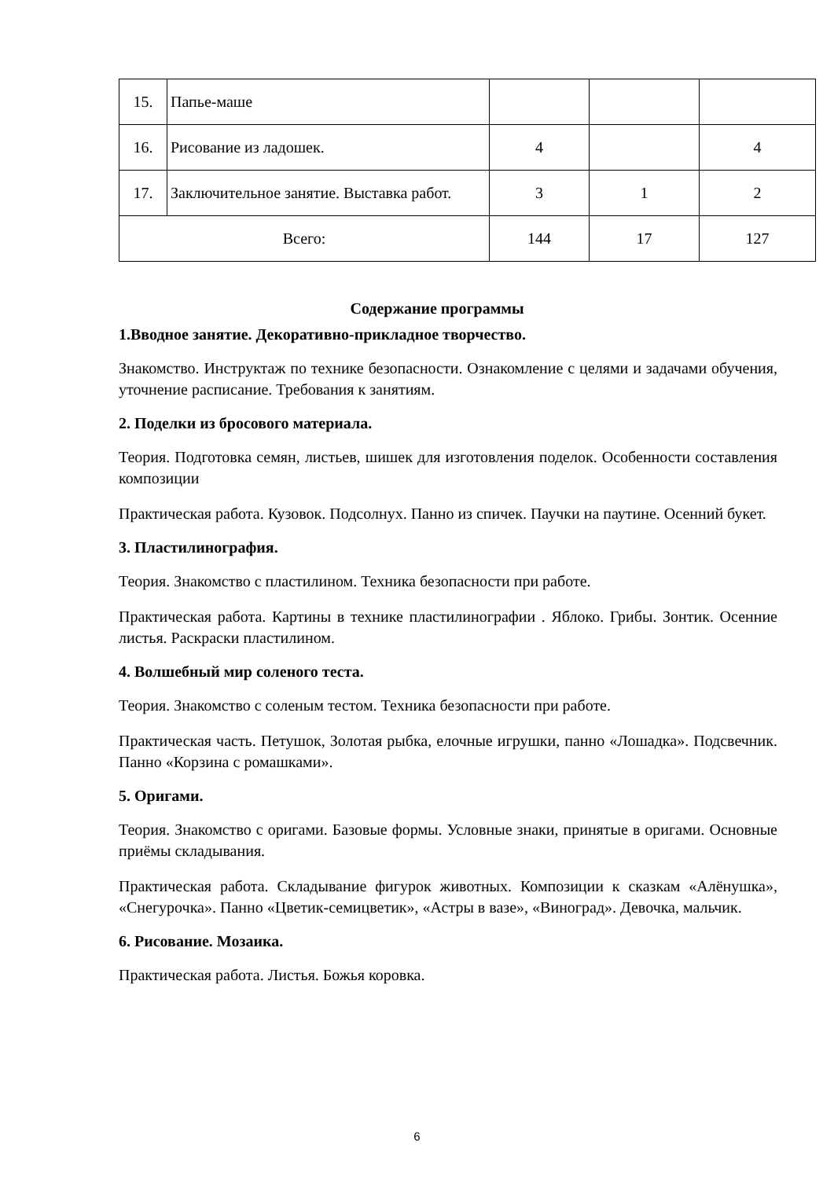| 15. | Папье-маше | | | |
| 16. | Рисование из ладошек. | 4 | | 4 |
| 17. | Заключительное занятие. Выставка работ. | 3 | 1 | 2 |
| Всего: | | 144 | 17 | 127 |
Содержание программы
1.Вводное занятие. Декоративно-прикладное творчество.
Знакомство. Инструктаж по технике безопасности. Ознакомление с целями и задачами обучения, уточнение расписание. Требования к занятиям.
2. Поделки из бросового материала.
Теория. Подготовка семян, листьев, шишек для изготовления поделок. Особенности составления композиции
Практическая работа. Кузовок. Подсолнух. Панно из спичек. Паучки на паутине. Осенний букет.
3. Пластилинография.
Теория. Знакомство с пластилином. Техника безопасности при работе.
Практическая работа. Картины в технике пластилинографии . Яблоко. Грибы. Зонтик. Осенние листья. Раскраски пластилином.
4. Волшебный мир соленого теста.
Теория. Знакомство с соленым тестом. Техника безопасности при работе.
Практическая часть. Петушок, Золотая рыбка, елочные игрушки, панно «Лошадка». Подсвечник. Панно «Корзина с ромашками».
5. Оригами.
Теория. Знакомство с оригами. Базовые формы. Условные знаки, принятые в оригами. Основные приёмы складывания.
Практическая работа. Складывание фигурок животных. Композиции к сказкам «Алёнушка», «Снегурочка». Панно «Цветик-семицветик», «Астры в вазе», «Виноград». Девочка, мальчик.
6. Рисование. Мозаика.
Практическая работа. Листья. Божья коровка.
6